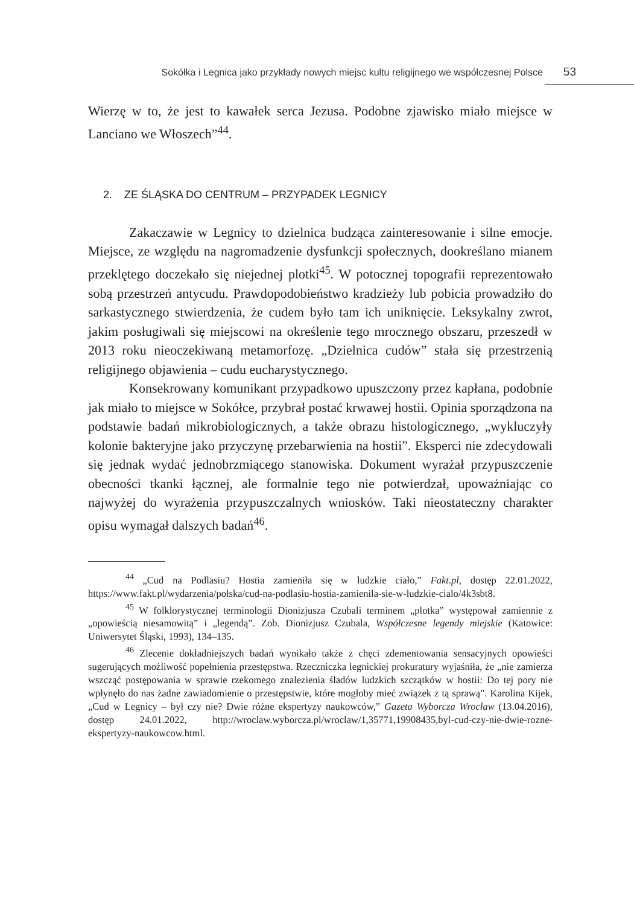Sokółka i Legnica jako przykłady nowych miejsc kultu religijnego we współczesnej Polsce 53
Wierzę w to, że jest to kawałek serca Jezusa. Podobne zjawisko miało miejsce w Lanciano we Włoszech”<sup>44</sup>.
2. ZE ŚLĄSKA DO CENTRUM – PRZYPADEK LEGNICY
Zakaczawie w Legnicy to dzielnica budząca zainteresowanie i silne emocje. Miejsce, ze względu na nagromadzenie dysfunkcji społecznych, dookreślano mianem przeklętego doczekało się niejednej plotki<sup>45</sup>. W potocznej topografii reprezentowało sobą przestrzeń antycudu. Prawdopodobieństwo kradzieży lub pobicia prowadziło do sarkastycznego stwierdzenia, że cudem było tam ich uniknięcie. Leksykalny zwrot, jakim posługiwali się miejscowi na określenie tego mrocznego obszaru, przeszedł w 2013 roku nieoczekiwaną metamorfozę. „Dzielnica cudów” stała się przestrzenią religijnego objawienia – cudu eucharystycznego.
Konsekrowany komunikant przypadkowo upuszczony przez kapłana, podobnie jak miało to miejsce w Sokółce, przybrał postać krwawej hostii. Opinia sporządzona na podstawie badań mikrobiologicznych, a także obrazu histologicznego, „wykluczyły kolonie bakteryjne jako przyczynę przebarwienia na hostii”. Eksperci nie zdecydowali się jednak wydać jednobrzmiącego stanowiska. Dokument wyrażał przypuszczenie obecności tkanki łącznej, ale formalnie tego nie potwierdzał, upoważniając co najwyżej do wyrażenia przypuszczalnych wniosków. Taki nieostateczny charakter opisu wymagał dalszych badań<sup>46</sup>.
<sup>44</sup> „Cud na Podlasiu? Hostia zamieniła się w ludzkie ciało,” Fakt.pl, dostęp 22.01.2022, https://www.fakt.pl/wydarzenia/polska/cud-na-podlasiu-hostia-zamienila-sie-w-ludzkie-cialo/4k3sbt8.
<sup>45</sup> W folklorystycznej terminologii Dionizjusza Czubali terminem „plotka” występował zamiennie z „opowieścią niesamowitą” i „legendą”. Zob. Dionizjusz Czubala, Współczesne legendy miejskie (Katowice: Uniwersytet Śląski, 1993), 134–135.
<sup>46</sup> Zlecenie dokładniejszych badań wynikało także z chęci zdementowania sensacyjnych opowieści sugerujących możliwość popełnienia przestępstwa. Rzeczniczka legnickiej prokuratury wyjaśniła, że „nie zamierza wszcząć postępowania w sprawie rzekomego znalezienia śladów ludzkich szczątków w hostii: Do tej pory nie wpłynęło do nas żadne zawiadomienie o przestępstwie, które mogłoby mieć związek z tą sprawą”. Karolina Kijek, „Cud w Legnicy – był czy nie? Dwie różne ekspertyzy naukowców,” Gazeta Wyborcza Wrocław (13.04.2016), dostęp 24.01.2022, http://wroclaw.wyborcza.pl/wroclaw/1,35771,19908435,byl-cud-czy-nie-dwie-rozne-ekspertyzy-naukowcow.html.